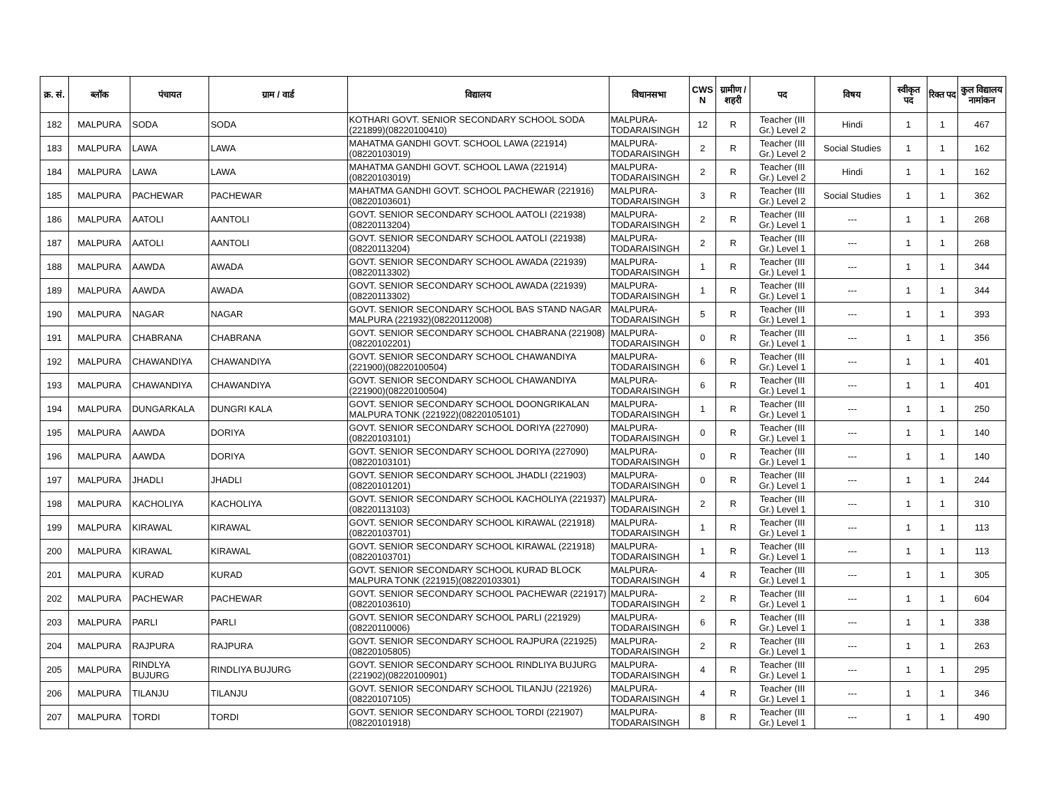| क्र. सं. | ब्लॉक | पंचायत | ग्राम / वार्ड | विद्यालय | विधानसभा | CWS N | ग्रामीण /शहरी | पद | विषय | स्वीकृत पद | रिक्त पद | कुल विद्यालय नामांकन |
| --- | --- | --- | --- | --- | --- | --- | --- | --- | --- | --- | --- | --- |
| 182 | MALPURA | SODA | SODA | KOTHARI GOVT. SENIOR SECONDARY SCHOOL SODA (221899)(08220100410) | MALPURA-TODARAISINGH | 12 | R | Teacher (III Gr.) Level 2 | Hindi | 1 | 1 | 467 |
| 183 | MALPURA | LAWA | LAWA | MAHATMA GANDHI GOVT. SCHOOL LAWA (221914)(08220103019) | MALPURA-TODARAISINGH | 2 | R | Teacher (III Gr.) Level 2 | Social Studies | 1 | 1 | 162 |
| 184 | MALPURA | LAWA | LAWA | MAHATMA GANDHI GOVT. SCHOOL LAWA (221914)(08220103019) | MALPURA-TODARAISINGH | 2 | R | Teacher (III Gr.) Level 2 | Hindi | 1 | 1 | 162 |
| 185 | MALPURA | PACHEWAR | PACHEWAR | MAHATMA GANDHI GOVT. SCHOOL PACHEWAR (221916)(08220103601) | MALPURA-TODARAISINGH | 3 | R | Teacher (III Gr.) Level 2 | Social Studies | 1 | 1 | 362 |
| 186 | MALPURA | AATOLI | AANTOLI | GOVT. SENIOR SECONDARY SCHOOL AATOLI (221938)(08220113204) | MALPURA-TODARAISINGH | 2 | R | Teacher (III Gr.) Level 1 | --- | 1 | 1 | 268 |
| 187 | MALPURA | AATOLI | AANTOLI | GOVT. SENIOR SECONDARY SCHOOL AATOLI (221938)(08220113204) | MALPURA-TODARAISINGH | 2 | R | Teacher (III Gr.) Level 1 | --- | 1 | 1 | 268 |
| 188 | MALPURA | AAWDA | AWADA | GOVT. SENIOR SECONDARY SCHOOL AWADA (221939)(08220113302) | MALPURA-TODARAISINGH | 1 | R | Teacher (III Gr.) Level 1 | --- | 1 | 1 | 344 |
| 189 | MALPURA | AAWDA | AWADA | GOVT. SENIOR SECONDARY SCHOOL AWADA (221939)(08220113302) | MALPURA-TODARAISINGH | 1 | R | Teacher (III Gr.) Level 1 | --- | 1 | 1 | 344 |
| 190 | MALPURA | NAGAR | NAGAR | GOVT. SENIOR SECONDARY SCHOOL BAS STAND NAGAR MALPURA (221932)(08220112008) | MALPURA-TODARAISINGH | 5 | R | Teacher (III Gr.) Level 1 | --- | 1 | 1 | 393 |
| 191 | MALPURA | CHABRANA | CHABRANA | GOVT. SENIOR SECONDARY SCHOOL CHABRANA (221908)(08220102201) | MALPURA-TODARAISINGH | 0 | R | Teacher (III Gr.) Level 1 | --- | 1 | 1 | 356 |
| 192 | MALPURA | CHAWANDIYA | CHAWANDIYA | GOVT. SENIOR SECONDARY SCHOOL CHAWANDIYA (221900)(08220100504) | MALPURA-TODARAISINGH | 6 | R | Teacher (III Gr.) Level 1 | --- | 1 | 1 | 401 |
| 193 | MALPURA | CHAWANDIYA | CHAWANDIYA | GOVT. SENIOR SECONDARY SCHOOL CHAWANDIYA (221900)(08220100504) | MALPURA-TODARAISINGH | 6 | R | Teacher (III Gr.) Level 1 | --- | 1 | 1 | 401 |
| 194 | MALPURA | DUNGARKALA | DUNGRI KALA | GOVT. SENIOR SECONDARY SCHOOL DOONGRIKALAN MALPURA TONK (221922)(08220105101) | MALPURA-TODARAISINGH | 1 | R | Teacher (III Gr.) Level 1 | --- | 1 | 1 | 250 |
| 195 | MALPURA | AAWDA | DORIYA | GOVT. SENIOR SECONDARY SCHOOL DORIYA (227090)(08220103101) | MALPURA-TODARAISINGH | 0 | R | Teacher (III Gr.) Level 1 | --- | 1 | 1 | 140 |
| 196 | MALPURA | AAWDA | DORIYA | GOVT. SENIOR SECONDARY SCHOOL DORIYA (227090)(08220103101) | MALPURA-TODARAISINGH | 0 | R | Teacher (III Gr.) Level 1 | --- | 1 | 1 | 140 |
| 197 | MALPURA | JHADLI | JHADLI | GOVT. SENIOR SECONDARY SCHOOL JHADLI (221903)(08220101201) | MALPURA-TODARAISINGH | 0 | R | Teacher (III Gr.) Level 1 | --- | 1 | 1 | 244 |
| 198 | MALPURA | KACHOLIYA | KACHOLIYA | GOVT. SENIOR SECONDARY SCHOOL KACHOLIYA (221937)(08220113103) | MALPURA-TODARAISINGH | 2 | R | Teacher (III Gr.) Level 1 | --- | 1 | 1 | 310 |
| 199 | MALPURA | KIRAWAL | KIRAWAL | GOVT. SENIOR SECONDARY SCHOOL KIRAWAL (221918)(08220103701) | MALPURA-TODARAISINGH | 1 | R | Teacher (III Gr.) Level 1 | --- | 1 | 1 | 113 |
| 200 | MALPURA | KIRAWAL | KIRAWAL | GOVT. SENIOR SECONDARY SCHOOL KIRAWAL (221918)(08220103701) | MALPURA-TODARAISINGH | 1 | R | Teacher (III Gr.) Level 1 | --- | 1 | 1 | 113 |
| 201 | MALPURA | KURAD | KURAD | GOVT. SENIOR SECONDARY SCHOOL KURAD BLOCK MALPURA TONK (221915)(08220103301) | MALPURA-TODARAISINGH | 4 | R | Teacher (III Gr.) Level 1 | --- | 1 | 1 | 305 |
| 202 | MALPURA | PACHEWAR | PACHEWAR | GOVT. SENIOR SECONDARY SCHOOL PACHEWAR (221917)(08220103610) | MALPURA-TODARAISINGH | 2 | R | Teacher (III Gr.) Level 1 | --- | 1 | 1 | 604 |
| 203 | MALPURA | PARLI | PARLI | GOVT. SENIOR SECONDARY SCHOOL PARLI (221929)(08220110006) | MALPURA-TODARAISINGH | 6 | R | Teacher (III Gr.) Level 1 | --- | 1 | 1 | 338 |
| 204 | MALPURA | RAJPURA | RAJPURA | GOVT. SENIOR SECONDARY SCHOOL RAJPURA (221925)(08220105805) | MALPURA-TODARAISINGH | 2 | R | Teacher (III Gr.) Level 1 | --- | 1 | 1 | 263 |
| 205 | MALPURA | RINDLYA BUJURG | RINDLIYA BUJURG | GOVT. SENIOR SECONDARY SCHOOL RINDLIYA BUJURG (221902)(08220100901) | MALPURA-TODARAISINGH | 4 | R | Teacher (III Gr.) Level 1 | --- | 1 | 1 | 295 |
| 206 | MALPURA | TILANJU | TILANJU | GOVT. SENIOR SECONDARY SCHOOL TILANJU (221926)(08220107105) | MALPURA-TODARAISINGH | 4 | R | Teacher (III Gr.) Level 1 | --- | 1 | 1 | 346 |
| 207 | MALPURA | TORDI | TORDI | GOVT. SENIOR SECONDARY SCHOOL TORDI (221907)(08220101918) | MALPURA-TODARAISINGH | 8 | R | Teacher (III Gr.) Level 1 | --- | 1 | 1 | 490 |